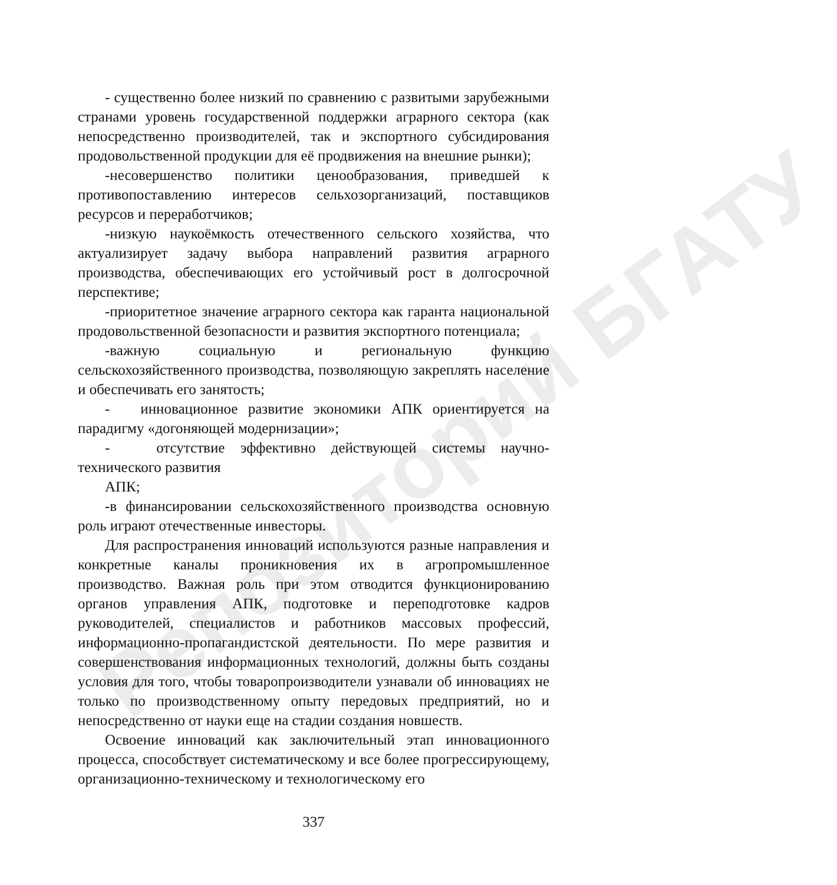Репозиторий БГАТУ
- существенно более низкий по сравнению с развитыми зарубежными странами уровень государственной поддержки аграрного сектора (как непосредственно производителей, так и экспортного субсидирования продовольственной продукции для её продвижения на внешние рынки);
-несовершенство политики ценообразования, приведшей к противопоставлению интересов сельхозорганизаций, поставщиков ресурсов и переработчиков;
-низкую наукоёмкость отечественного сельского хозяйства, что актуализирует задачу выбора направлений развития аграрного производства, обеспечивающих его устойчивый рост в долгосрочной перспективе;
-приоритетное значение аграрного сектора как гаранта национальной продовольственной безопасности и развития экспортного потенциала;
-важную социальную и региональную функцию сельскохозяйственного производства, позволяющую закреплять население и обеспечивать его занятость;
- инновационное развитие экономики АПК ориентируется на парадигму «догоняющей модернизации»;
- отсутствие эффективно действующей системы научно-технического развития
АПК;
-в финансировании сельскохозяйственного производства основную роль играют отечественные инвесторы.
Для распространения инноваций используются разные направления и конкретные каналы проникновения их в агропромышленное производство. Важная роль при этом отводится функционированию органов управления АПК, подготовке и переподготовке кадров руководителей, специалистов и работников массовых профессий, информационно-пропагандистской деятельности. По мере развития и совершенствования информационных технологий, должны быть созданы условия для того, чтобы товаропроизводители узнавали об инновациях не только по производственному опыту передовых предприятий, но и непосредственно от науки еще на стадии создания новшеств.
Освоение инноваций как заключительный этап инновационного процесса, способствует систематическому и все более прогрессирующему, организационно-техническому и технологическому его
337